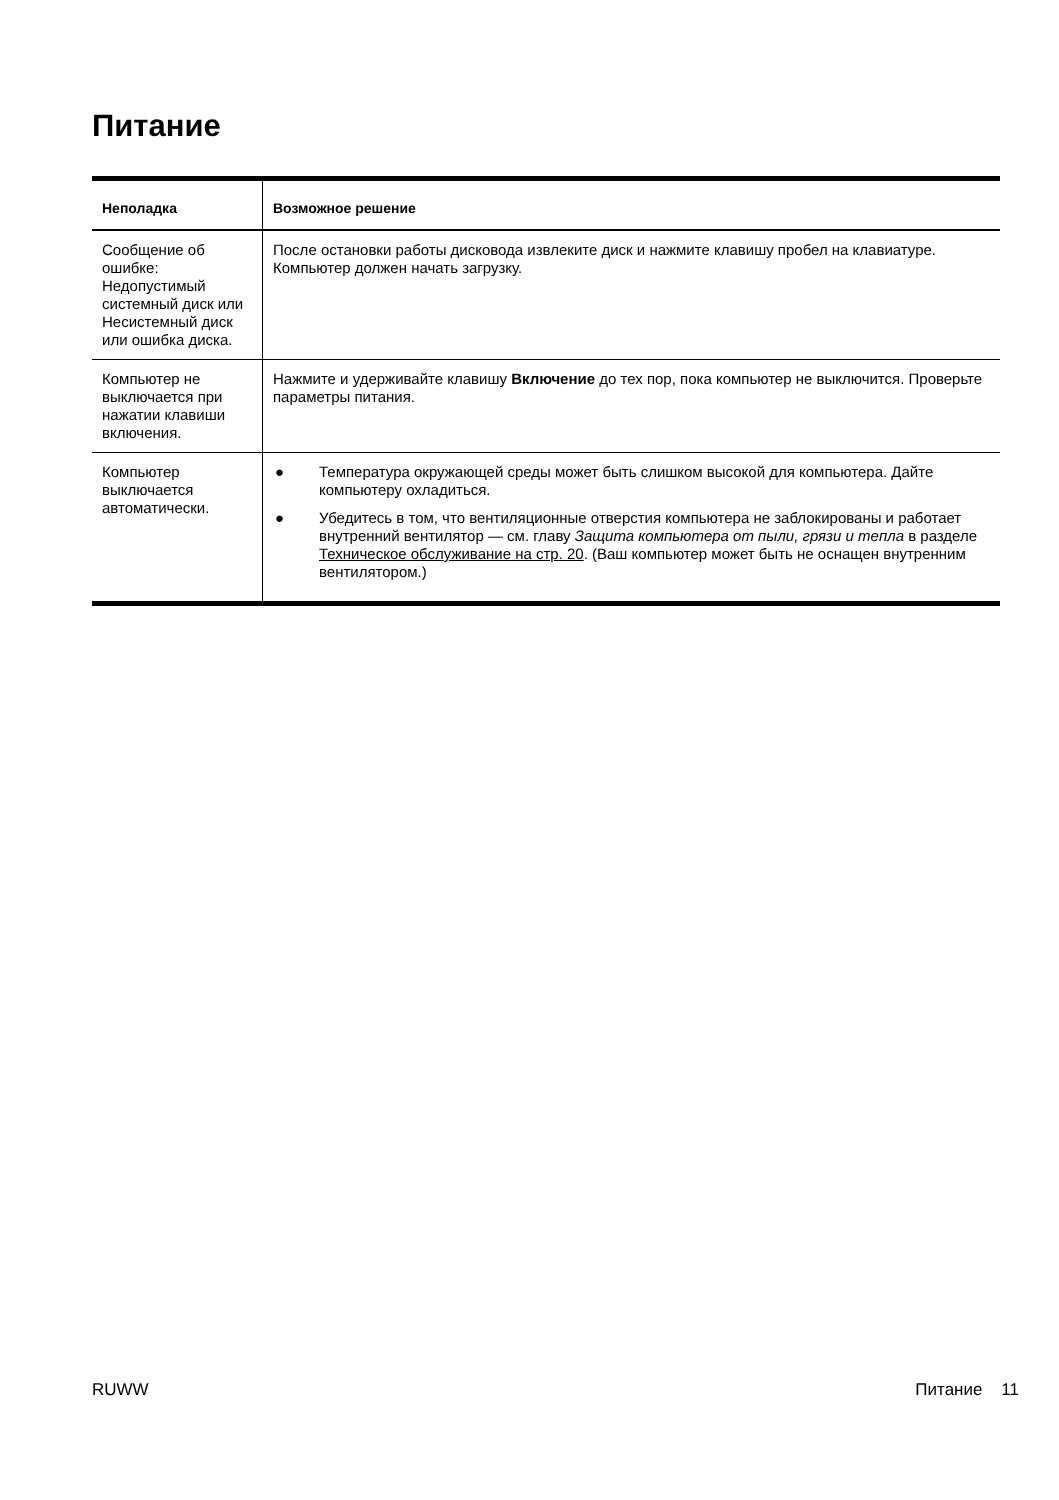Питание
| Неполадка | Возможное решение |
| --- | --- |
| Сообщение об ошибке: Недопустимый системный диск или Несистемный диск или ошибка диска. | После остановки работы дисковода извлеките диск и нажмите клавишу пробел на клавиатуре. Компьютер должен начать загрузку. |
| Компьютер не выключается при нажатии клавиши включения. | Нажмите и удерживайте клавишу Включение до тех пор, пока компьютер не выключится. Проверьте параметры питания. |
| Компьютер выключается автоматически. | ● Температура окружающей среды может быть слишком высокой для компьютера. Дайте компьютеру охладиться. ● Убедитесь в том, что вентиляционные отверстия компьютера не заблокированы и работает внутренний вентилятор — см. главу Защита компьютера от пыли, грязи и тепла в разделе Техническое обслуживание на стр. 20 . (Ваш компьютер может быть не оснащен внутренним вентилятором.) |
RUWW Питание 11